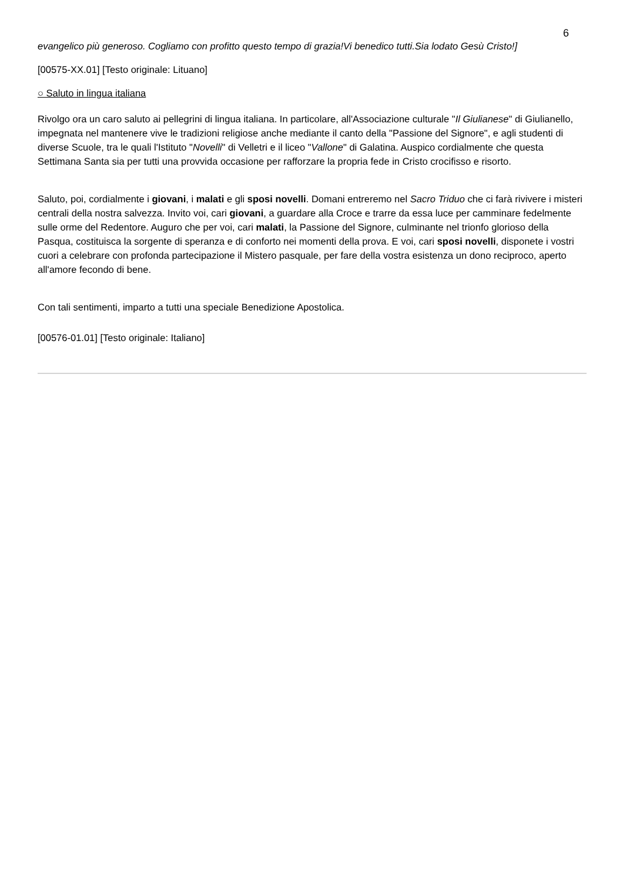6
evangelico più generoso. Cogliamo con profitto questo tempo di grazia!Vi benedico tutti.Sia lodato Gesù Cristo!]
[00575-XX.01] [Testo originale: Lituano]
○ Saluto in lingua italiana
Rivolgo ora un caro saluto ai pellegrini di lingua italiana. In particolare, all'Associazione culturale "Il Giulianese" di Giulianello, impegnata nel mantenere vive le tradizioni religiose anche mediante il canto della "Passione del Signore", e agli studenti di diverse Scuole, tra le quali l'Istituto "Novelli" di Velletri e il liceo "Vallone" di Galatina. Auspico cordialmente che questa Settimana Santa sia per tutti una provvida occasione per rafforzare la propria fede in Cristo crocifisso e risorto.
Saluto, poi, cordialmente i giovani, i malati e gli sposi novelli. Domani entreremo nel Sacro Triduo che ci farà rivivere i misteri centrali della nostra salvezza. Invito voi, cari giovani, a guardare alla Croce e trarre da essa luce per camminare fedelmente sulle orme del Redentore. Auguro che per voi, cari malati, la Passione del Signore, culminante nel trionfo glorioso della Pasqua, costituisca la sorgente di speranza e di conforto nei momenti della prova. E voi, cari sposi novelli, disponete i vostri cuori a celebrare con profonda partecipazione il Mistero pasquale, per fare della vostra esistenza un dono reciproco, aperto all'amore fecondo di bene.
Con tali sentimenti, imparto a tutti una speciale Benedizione Apostolica.
[00576-01.01] [Testo originale: Italiano]